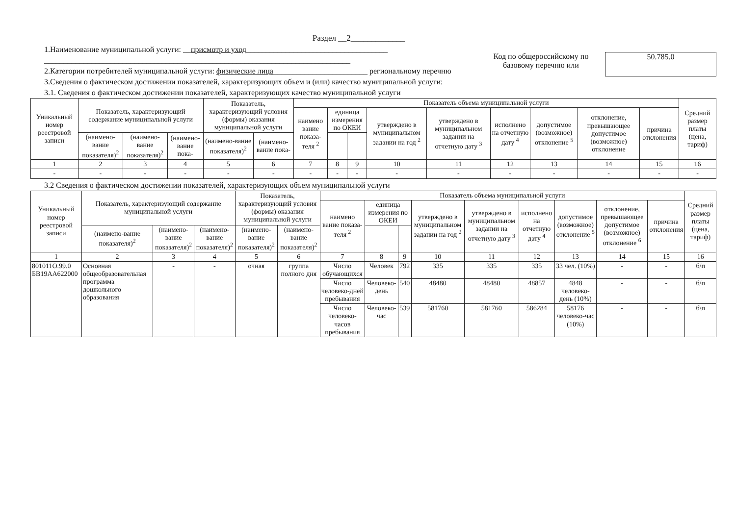Раздел __2_____________
1.Наименование муниципальной услуги: __присмотр и уход____________________________________
______________________________________________________________________________
2.Категории потребителей муниципальной услуги: физические лица________________________ региональному перечню
3.Сведения о фактическом достижении показателей, характеризующих объем и (или) качество муниципальной услуги:
Код по общероссийскому по базовому перечню или
50.785.0
3.1. Сведения о фактическом достижении показателей, характеризующих качество муниципальной услуги
| Уникальный номер реестровой записи | Показатель, характеризующий содержание муниципальной услуги | | | Показатель, характеризующий условия (формы) оказания муниципальной услуги | | Показатель объема муниципальной услуги | | | | | | | | | Средний размер платы (цена, тариф) |
| --- | --- | --- | --- | --- | --- | --- | --- | --- | --- | --- | --- | --- | --- | --- | --- |
| | | | | | | наимено вание показа-теля <sup>2</sup> | единица измерения по ОКЕИ | | утверждено в муниципальном задании на год <sup>2</sup> | утверждено в муниципальном задании на отчетную дату <sup>3</sup> | исполнено на отчетную дату <sup>4</sup> | допустимое (возможное) отклонение <sup>5</sup> | отклонение, превышающее допустимое (возможное) отклонение | причина отклонения | |
| | (наимено-вание показателя)<sup>2</sup> | (наимено-вание показателя)<sup>2</sup> | (наимено-вание пока- | (наимено-вание показателя)<sup>2</sup> | (наимено-вание пока- | | | | | | | | | | |
| 1 | 2 | 3 | 4 | 5 | 6 | 7 | 8 | 9 | 10 | 11 | 12 | 13 | 14 | 15 | 16 |
| - | - | - | - | - | - | - | - | - | - | - | - | - | - | - | - |
3.2 Сведения о фактическом достижении показателей, характеризующих объем муниципальной услуги
| Уникальный номер реестровой записи | Показатель, характеризующий содержание муниципальной услуги | | | Показатель, характеризующий условия (формы) оказания муниципальной услуги | | Показатель объема муниципальной услуги | | | | | | | | | Средний размер платы (цена, тариф) |
| --- | --- | --- | --- | --- | --- | --- | --- | --- | --- | --- | --- | --- | --- | --- | --- |
| | | | | | | наимено вание показа-теля <sup>2</sup> | единица измерения по ОКЕИ | | утверждено в муниципальном задании на год <sup>2</sup> | утверждено в муниципальном задании на отчетную дату <sup>3</sup> | исполнено на отчетную дату <sup>4</sup> | допустимое (возможное) отклонение <sup>5</sup> | отклонение, превышающее допустимое (возможное) отклонение <sup>6</sup> | причина отклонения | |
| | (наимено-вание показателя)<sup>2</sup> | (наимено-вание показателя)<sup>2</sup> | (наимено-вание показателя)<sup>2</sup> | (наимено-вание показателя)<sup>2</sup> | (наимено-вание показателя)<sup>2</sup> | | | | | | | | | | |
| 1 | 2 | 3 | 4 | 5 | 6 | 7 | 8 | 9 | 10 | 11 | 12 | 13 | 14 | 15 | 16 |
| 801011О.99.0 БВ19АА622000 | Основная общеобразовательная программа дошкольного образования | - | - | очная | группа полного дня | Число обучающихся | Человек | 792 | 335 | 335 | 335 | 33 чел. (10%) | - | - | б/п |
| | | | | | | Число человеко-дней пребывания | Человеко-день | 540 | 48480 | 48480 | 48857 | 4848 человеко-день (10%) | - | - | б/п |
| | | | | | | Число человеко-часов пребывания | Человеко-час | 539 | 581760 | 581760 | 586284 | 58176 человеко-час (10%) | - | - | б\п |